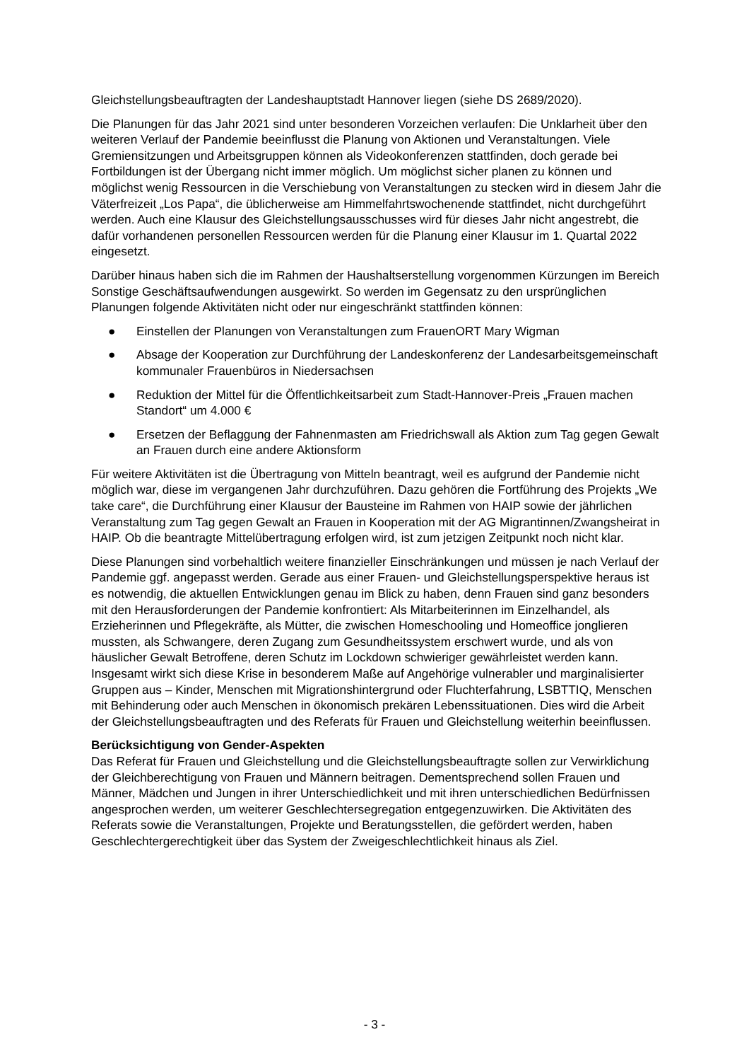Gleichstellungsbeauftragten der Landeshauptstadt Hannover liegen (siehe DS 2689/2020).
Die Planungen für das Jahr 2021 sind unter besonderen Vorzeichen verlaufen: Die Unklarheit über den weiteren Verlauf der Pandemie beeinflusst die Planung von Aktionen und Veranstaltungen. Viele Gremiensitzungen und Arbeitsgruppen können als Videokonferenzen stattfinden, doch gerade bei Fortbildungen ist der Übergang nicht immer möglich. Um möglichst sicher planen zu können und möglichst wenig Ressourcen in die Verschiebung von Veranstaltungen zu stecken wird in diesem Jahr die Väterfreizeit „Los Papa“, die üblicherweise am Himmelfahrtswochenende stattfindet, nicht durchgeführt werden. Auch eine Klausur des Gleichstellungsausschusses wird für dieses Jahr nicht angestrebt, die dafür vorhandenen personellen Ressourcen werden für die Planung einer Klausur im 1. Quartal 2022 eingesetzt.
Darüber hinaus haben sich die im Rahmen der Haushaltserstellung vorgenommen Kürzungen im Bereich Sonstige Geschäftsaufwendungen ausgewirkt. So werden im Gegensatz zu den ursprünglichen Planungen folgende Aktivitäten nicht oder nur eingeschränkt stattfinden können:
● Einstellen der Planungen von Veranstaltungen zum FrauenORT Mary Wigman
● Absage der Kooperation zur Durchführung der Landeskonferenz der Landesarbeitsgemeinschaft kommunaler Frauenbüros in Niedersachsen
● Reduktion der Mittel für die Öffentlichkeitsarbeit zum Stadt-Hannover-Preis „Frauen machen Standort“ um 4.000 €
● Ersetzen der Beflaggung der Fahnenmasten am Friedrichswall als Aktion zum Tag gegen Gewalt an Frauen durch eine andere Aktionsform
Für weitere Aktivitäten ist die Übertragung von Mitteln beantragt, weil es aufgrund der Pandemie nicht möglich war, diese im vergangenen Jahr durchzuführen. Dazu gehören die Fortführung des Projekts „We take care“, die Durchführung einer Klausur der Bausteine im Rahmen von HAIP sowie der jährlichen Veranstaltung zum Tag gegen Gewalt an Frauen in Kooperation mit der AG Migrantinnen/Zwangsheirat in HAIP. Ob die beantragte Mittelübertragung erfolgen wird, ist zum jetzigen Zeitpunkt noch nicht klar.
Diese Planungen sind vorbehaltlich weitere finanzieller Einschränkungen und müssen je nach Verlauf der Pandemie ggf. angepasst werden. Gerade aus einer Frauen- und Gleichstellungsperspektive heraus ist es notwendig, die aktuellen Entwicklungen genau im Blick zu haben, denn Frauen sind ganz besonders mit den Herausforderungen der Pandemie konfrontiert: Als Mitarbeiterinnen im Einzelhandel, als Erzieherinnen und Pflegekräfte, als Mütter, die zwischen Homeschooling und Homeoffice jonglieren mussten, als Schwangere, deren Zugang zum Gesundheitssystem erschwert wurde, und als von häuslicher Gewalt Betroffene, deren Schutz im Lockdown schwieriger gewährleistet werden kann. Insgesamt wirkt sich diese Krise in besonderem Maße auf Angehörige vulnerabler und marginalisierter Gruppen aus – Kinder, Menschen mit Migrationshintergrund oder Fluchterfahrung, LSBTTIQ, Menschen mit Behinderung oder auch Menschen in ökonomisch prekären Lebenssituationen. Dies wird die Arbeit der Gleichstellungsbeauftragten und des Referats für Frauen und Gleichstellung weiterhin beeinflussen.
Berücksichtigung von Gender-Aspekten
Das Referat für Frauen und Gleichstellung und die Gleichstellungsbeauftragte sollen zur Verwirklichung der Gleichberechtigung von Frauen und Männern beitragen. Dementsprechend sollen Frauen und Männer, Mädchen und Jungen in ihrer Unterschiedlichkeit und mit ihren unterschiedlichen Bedürfnissen angesprochen werden, um weiterer Geschlechtersegregation entgegenzuwirken. Die Aktivitäten des Referats sowie die Veranstaltungen, Projekte und Beratungsstellen, die gefördert werden, haben Geschlechtergerechtigkeit über das System der Zweigeschlechtlichkeit hinaus als Ziel.
- 3 -